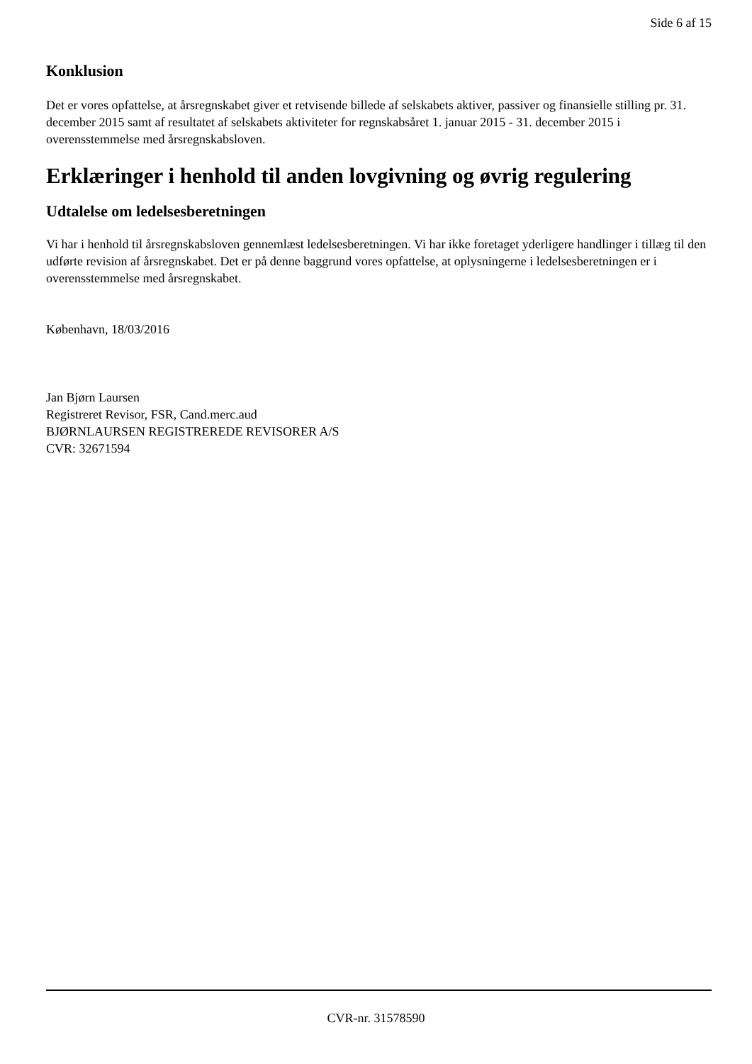Side 6 af 15
Konklusion
Det er vores opfattelse, at årsregnskabet giver et retvisende billede af selskabets aktiver, passiver og finansielle stilling pr. 31. december 2015 samt af resultatet af selskabets aktiviteter for regnskabsåret 1. januar 2015 - 31. december 2015 i overensstemmelse med årsregnskabsloven.
Erklæringer i henhold til anden lovgivning og øvrig regulering
Udtalelse om ledelsesberetningen
Vi har i henhold til årsregnskabsloven gennemlæst ledelsesberetningen. Vi har ikke foretaget yderligere handlinger i tillæg til den udførte revision af årsregnskabet. Det er på denne baggrund vores opfattelse, at oplysningerne i ledelsesberetningen er i overensstemmelse med årsregnskabet.
København, 18/03/2016
Jan Bjørn Laursen
Registreret Revisor, FSR, Cand.merc.aud
BJØRNLAURSEN REGISTREREDE REVISORER A/S
CVR: 32671594
CVR-nr. 31578590